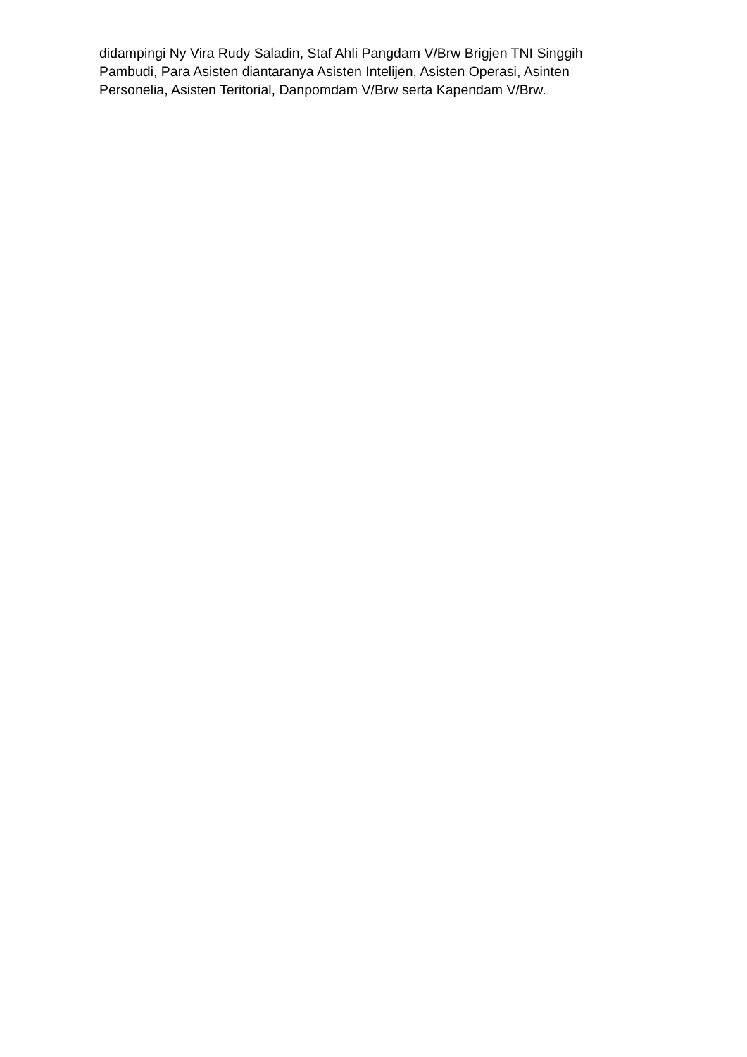didampingi Ny Vira Rudy Saladin, Staf Ahli Pangdam V/Brw Brigjen TNI Singgih
Pambudi, Para Asisten diantaranya Asisten Intelijen, Asisten Operasi, Asinten
Personelia, Asisten Teritorial, Danpomdam V/Brw serta Kapendam V/Brw.